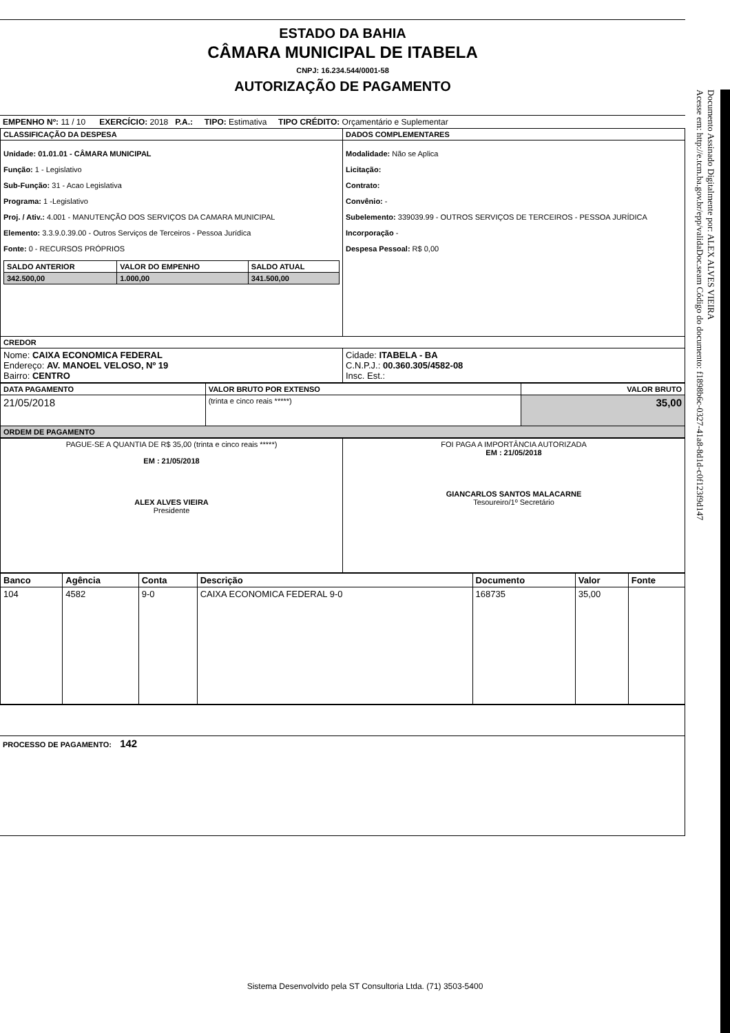ESTADO DA BAHIA
CÂMARA MUNICIPAL DE ITABELA
CNPJ: 16.234.544/0001-58
AUTORIZAÇÃO DE PAGAMENTO
| EMPENHO Nº: 11 / 10 EXERCÍCIO: 2018 P.A.: TIPO: Estimativa TIPO CRÉDITO: Orçamentário e Suplementar |
| CLASSIFICAÇÃO DA DESPESA | DADOS COMPLEMENTARES |
| --- | --- |
| Unidade: 01.01.01 - CÂMARA MUNICIPAL Função: 1 - Legislativo Sub-Função: 31 - Acao Legislativa Programa: 1 -Legislativo Proj. / Ativ.: 4.001 - MANUTENÇÃO DOS SERVIÇOS DA CAMARA MUNICIPAL Elemento: 3.3.9.0.39.00 - Outros Serviços de Terceiros - Pessoa Jurídica Fonte: 0 - RECURSOS PRÓPRIOS / SALDO ANTERIOR / VALOR DO EMPENHO / SALDO ATUAL / / --- / --- / --- / / 342.500,00 / 1.000,00 / 341.500,00 / | Modalidade: Não se Aplica Licitação: Contrato: Convênio: - Subelemento: 339039.99 - OUTROS SERVIÇOS DE TERCEIROS - PESSOA JURÍDICA Incorporação - Despesa Pessoal: R$ 0,00 |
| CREDOR | |
| Nome: CAIXA ECONOMICA FEDERAL Endereço: AV. MANOEL VELOSO, Nº 19 Bairro: CENTRO | Cidade: ITABELA - BA C.N.P.J.: 00.360.305/4582-08 Insc. Est.: |
| DATA PAGAMENTO | VALOR BRUTO POR EXTENSO | VALOR BRUTO |
| --- | --- | --- |
| 21/05/2018 | (trinta e cinco reais *****) | 35,00 |
| ORDEM DE PAGAMENTO | | |
| PAGUE-SE A QUANTIA DE R$ 35,00 (trinta e cinco reais *****) EM : 21/05/2018 ALEX ALVES VIEIRA Presidente | FOI PAGA A IMPORTÂNCIA AUTORIZADA EM : 21/05/2018 GIANCARLOS SANTOS MALACARNE Tesoureiro/1º Secretário |
| Banco | Agência | Conta | Descrição | Documento | Valor | Fonte |
| --- | --- | --- | --- | --- | --- | --- |
| 104 | 4582 | 9-0 | CAIXA ECONOMICA FEDERAL 9-0 | 168735 | 35,00 | |
| PROCESSO DE PAGAMENTO: 142 |
Documento Assinado Digitalmente por: ALEX ALVES VIEIRA
Acesse em: http://e.tcm.ba.gov.br/epp/validaDoc.seam Código do documento: f1898b6c-0327-41a8-8d1d-c0f123f9d147
Sistema Desenvolvido pela ST Consultoria Ltda. (71) 3503-5400